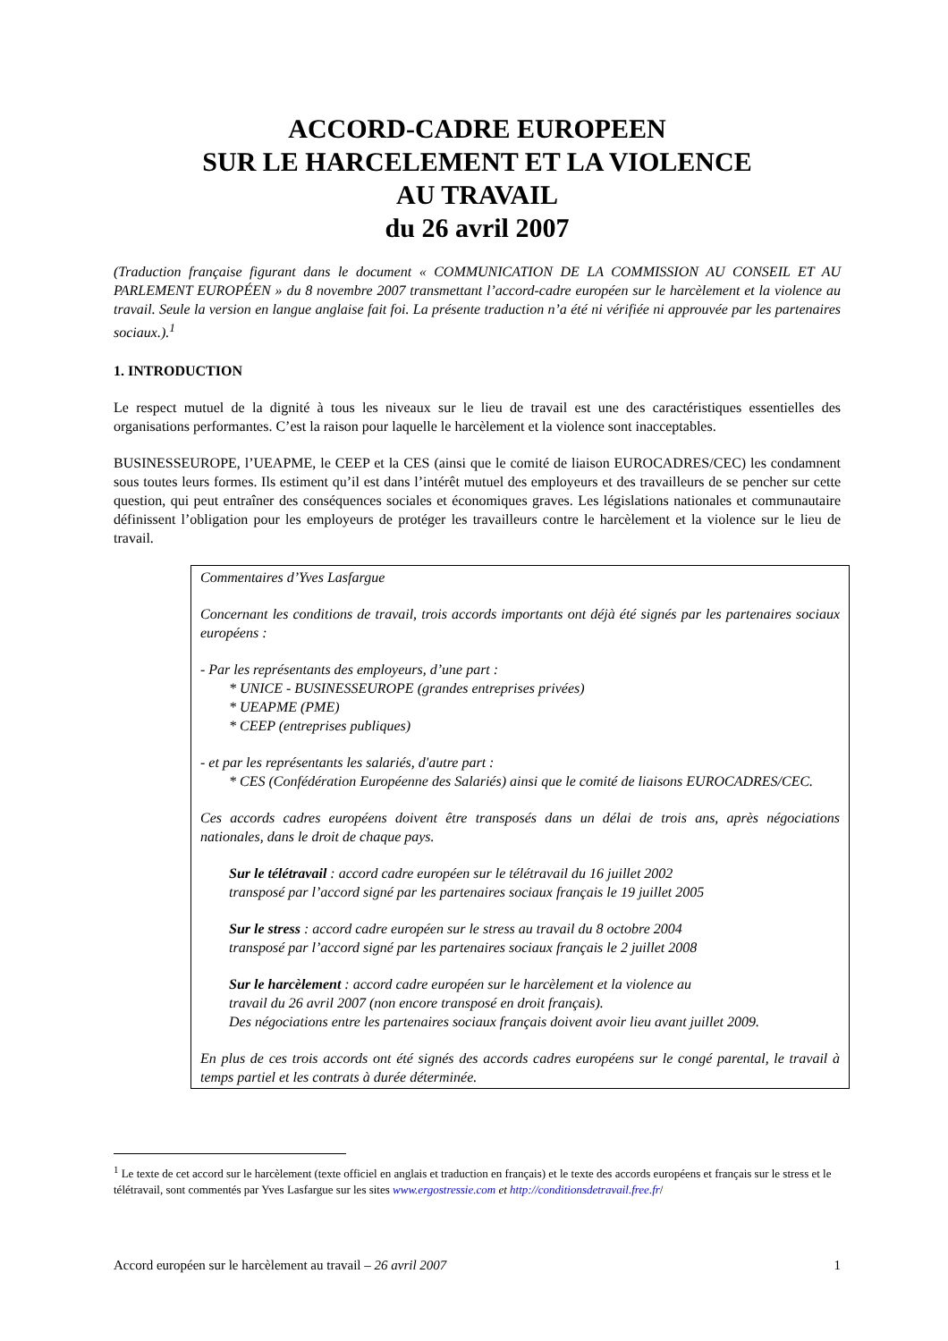ACCORD-CADRE EUROPEEN
SUR LE HARCELEMENT ET LA VIOLENCE
AU TRAVAIL
du 26 avril 2007
(Traduction française figurant dans le document « COMMUNICATION DE LA COMMISSION AU CONSEIL ET AU PARLEMENT EUROPÉEN » du 8 novembre 2007 transmettant l’accord-cadre européen sur le harcèlement et la violence au travail. Seule la version en langue anglaise fait foi. La présente traduction n’a été ni vérifiée ni approuvée par les partenaires sociaux.).<sup>1</sup>
1. INTRODUCTION
Le respect mutuel de la dignité à tous les niveaux sur le lieu de travail est une des caractéristiques essentielles des organisations performantes. C’est la raison pour laquelle le harcèlement et la violence sont inacceptables.
BUSINESSEUROPE, l’UEAPME, le CEEP et la CES (ainsi que le comité de liaison EUROCADRES/CEC) les condamnent sous toutes leurs formes. Ils estiment qu’il est dans l’intérêt mutuel des employeurs et des travailleurs de se pencher sur cette question, qui peut entraîner des conséquences sociales et économiques graves. Les législations nationales et communautaire définissent l’obligation pour les employeurs de protéger les travailleurs contre le harcèlement et la violence sur le lieu de travail.
Commentaires d’Yves Lasfargue
Concernant les conditions de travail, trois accords importants ont déjà été signés par les partenaires sociaux européens :
- Par les représentants des employeurs, d’une part :
* UNICE - BUSINESSEUROPE (grandes entreprises privées)
* UEAPME (PME)
* CEEP (entreprises publiques)
- et par les représentants les salariés, d'autre part :
* CES (Confédération Européenne des Salariés) ainsi que le comité de liaisons EUROCADRES/CEC.
Ces accords cadres européens doivent être transposés dans un délai de trois ans, après négociations nationales, dans le droit de chaque pays.
Sur le télétravail : accord cadre européen sur le télétravail du 16 juillet 2002
transposé par l’accord signé par les partenaires sociaux français le 19 juillet 2005
Sur le stress : accord cadre européen sur le stress au travail du 8 octobre 2004
transposé par l’accord signé par les partenaires sociaux français le 2 juillet 2008
Sur le harcèlement : accord cadre européen sur le harcèlement et la violence au
travail du 26 avril 2007 (non encore transposé en droit français).
Des négociations entre les partenaires sociaux français doivent avoir lieu avant juillet 2009.
En plus de ces trois accords ont été signés des accords cadres européens sur le congé parental, le travail à temps partiel et les contrats à durée déterminée.
<sup>1</sup> Le texte de cet accord sur le harcèlement (texte officiel en anglais et traduction en français) et le texte des accords européens et français sur le stress et le télétravail, sont commentés par Yves Lasfargue sur les sites www.ergostressie.com et http://conditionsdetravail.free.fr/
Accord européen sur le harcèlement au travail – 26 avril 2007 1